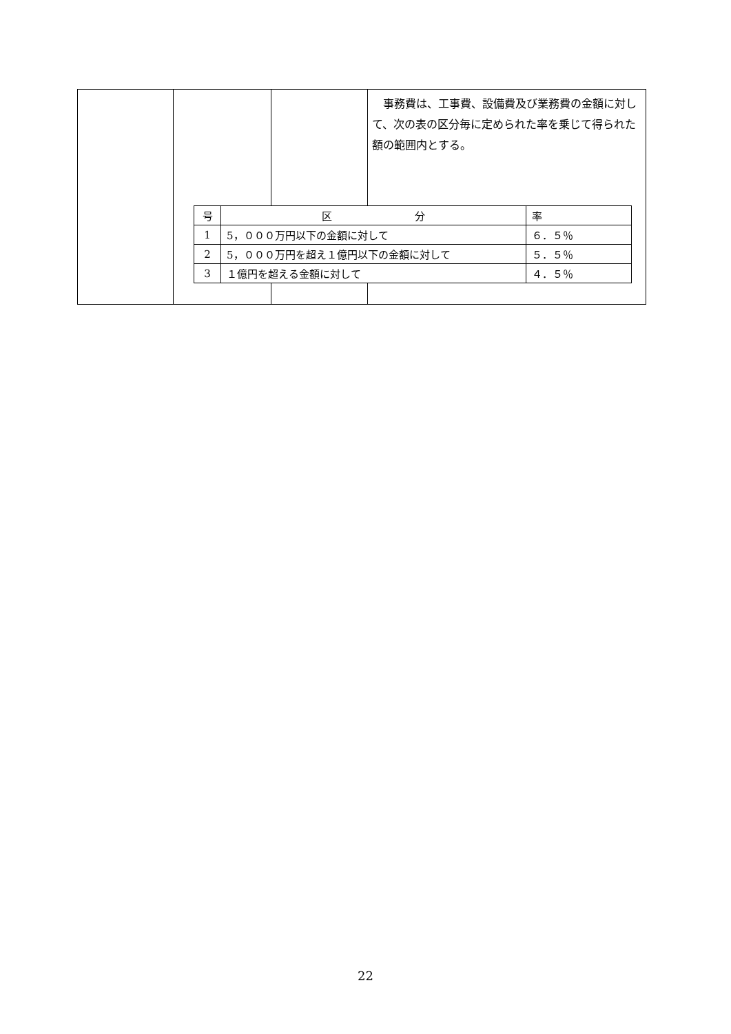事務費は、工事費、設備費及び業務費の金額に対して、次の表の区分毎に定められた率を乗じて得られた額の範囲内とする。
| 号 | 区 分 | 率 |
| --- | --- | --- |
| 1 | 5，０００万円以下の金額に対して | ６．５％ |
| 2 | 5，０００万円を超え１億円以下の金額に対して | ５．５％ |
| 3 | １億円を超える金額に対して | ４．５％ |
22